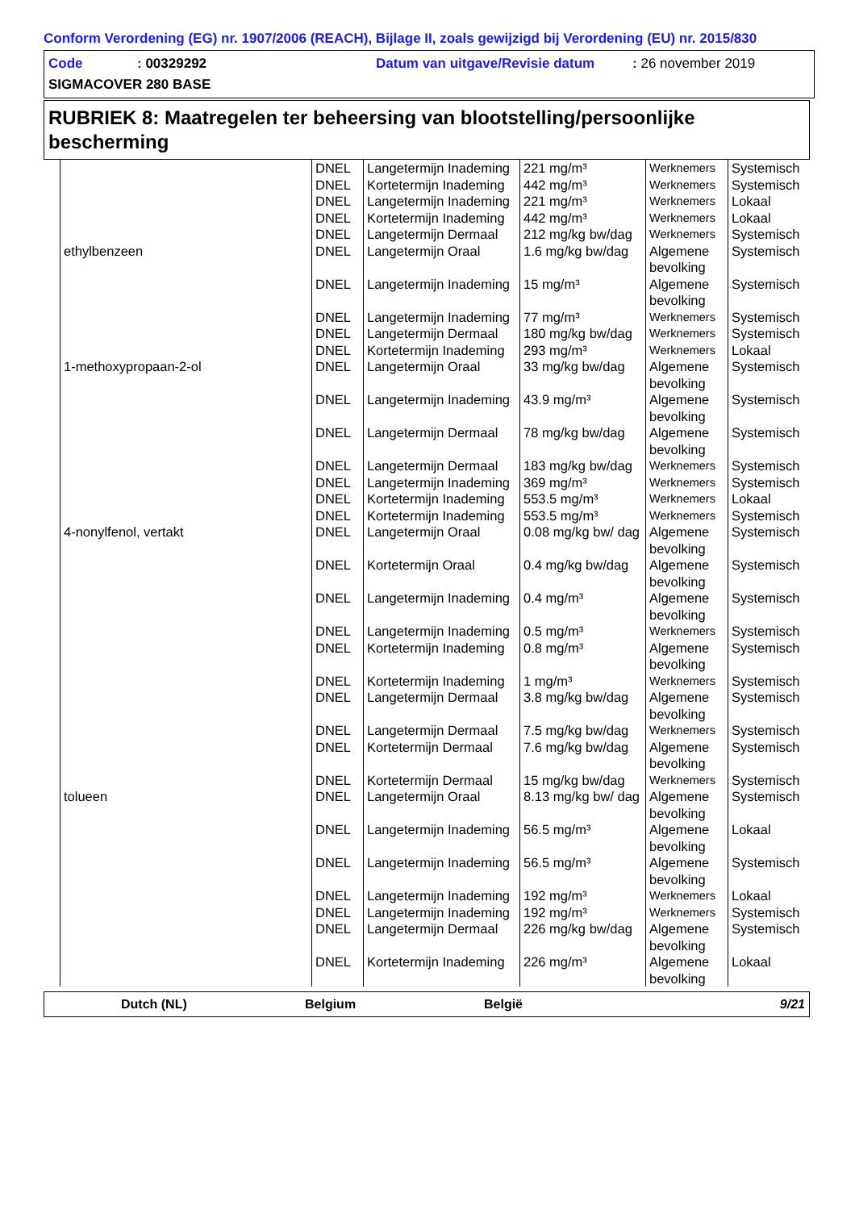Conform Verordening (EG) nr. 1907/2006 (REACH), Bijlage II, zoals gewijzigd bij Verordening (EU) nr. 2015/830
Code: 00329292 Datum van uitgave/Revisie datum: 26 november 2019
SIGMACOVER 280 BASE
RUBRIEK 8: Maatregelen ter beheersing van blootstelling/persoonlijke bescherming
| | DNEL | Langetermijn Inademing | 221 mg/m³ | Werknemers | Systemisch |
| | DNEL | Kortetermijn Inademing | 442 mg/m³ | Werknemers | Systemisch |
| | DNEL | Langetermijn Inademing | 221 mg/m³ | Werknemers | Lokaal |
| | DNEL | Kortetermijn Inademing | 442 mg/m³ | Werknemers | Lokaal |
| | DNEL | Langetermijn Dermaal | 212 mg/kg bw/dag | Werknemers | Systemisch |
| ethylbenzeen | DNEL | Langetermijn Oraal | 1.6 mg/kg bw/dag | Algemene bevolking | Systemisch |
| | DNEL | Langetermijn Inademing | 15 mg/m³ | Algemene bevolking | Systemisch |
| | DNEL | Langetermijn Inademing | 77 mg/m³ | Werknemers | Systemisch |
| | DNEL | Langetermijn Dermaal | 180 mg/kg bw/dag | Werknemers | Systemisch |
| | DNEL | Kortetermijn Inademing | 293 mg/m³ | Werknemers | Lokaal |
| 1-methoxypropaan-2-ol | DNEL | Langetermijn Oraal | 33 mg/kg bw/dag | Algemene bevolking | Systemisch |
| | DNEL | Langetermijn Inademing | 43.9 mg/m³ | Algemene bevolking | Systemisch |
| | DNEL | Langetermijn Dermaal | 78 mg/kg bw/dag | Algemene bevolking | Systemisch |
| | DNEL | Langetermijn Dermaal | 183 mg/kg bw/dag | Werknemers | Systemisch |
| | DNEL | Langetermijn Inademing | 369 mg/m³ | Werknemers | Systemisch |
| | DNEL | Kortetermijn Inademing | 553.5 mg/m³ | Werknemers | Lokaal |
| | DNEL | Kortetermijn Inademing | 553.5 mg/m³ | Werknemers | Systemisch |
| 4-nonylfenol, vertakt | DNEL | Langetermijn Oraal | 0.08 mg/kg bw/ dag | Algemene bevolking | Systemisch |
| | DNEL | Kortetermijn Oraal | 0.4 mg/kg bw/dag | Algemene bevolking | Systemisch |
| | DNEL | Langetermijn Inademing | 0.4 mg/m³ | Algemene bevolking | Systemisch |
| | DNEL | Langetermijn Inademing | 0.5 mg/m³ | Werknemers | Systemisch |
| | DNEL | Kortetermijn Inademing | 0.8 mg/m³ | Algemene bevolking | Systemisch |
| | DNEL | Kortetermijn Inademing | 1 mg/m³ | Werknemers | Systemisch |
| | DNEL | Langetermijn Dermaal | 3.8 mg/kg bw/dag | Algemene bevolking | Systemisch |
| | DNEL | Langetermijn Dermaal | 7.5 mg/kg bw/dag | Werknemers | Systemisch |
| | DNEL | Kortetermijn Dermaal | 7.6 mg/kg bw/dag | Algemene bevolking | Systemisch |
| | DNEL | Kortetermijn Dermaal | 15 mg/kg bw/dag | Werknemers | Systemisch |
| tolueen | DNEL | Langetermijn Oraal | 8.13 mg/kg bw/ dag | Algemene bevolking | Systemisch |
| | DNEL | Langetermijn Inademing | 56.5 mg/m³ | Algemene bevolking | Lokaal |
| | DNEL | Langetermijn Inademing | 56.5 mg/m³ | Algemene bevolking | Systemisch |
| | DNEL | Langetermijn Inademing | 192 mg/m³ | Werknemers | Lokaal |
| | DNEL | Langetermijn Inademing | 192 mg/m³ | Werknemers | Systemisch |
| | DNEL | Langetermijn Dermaal | 226 mg/kg bw/dag | Algemene bevolking | Systemisch |
| | DNEL | Kortetermijn Inademing | 226 mg/m³ | Algemene bevolking | Lokaal |
Dutch (NL) Belgium België 9/21